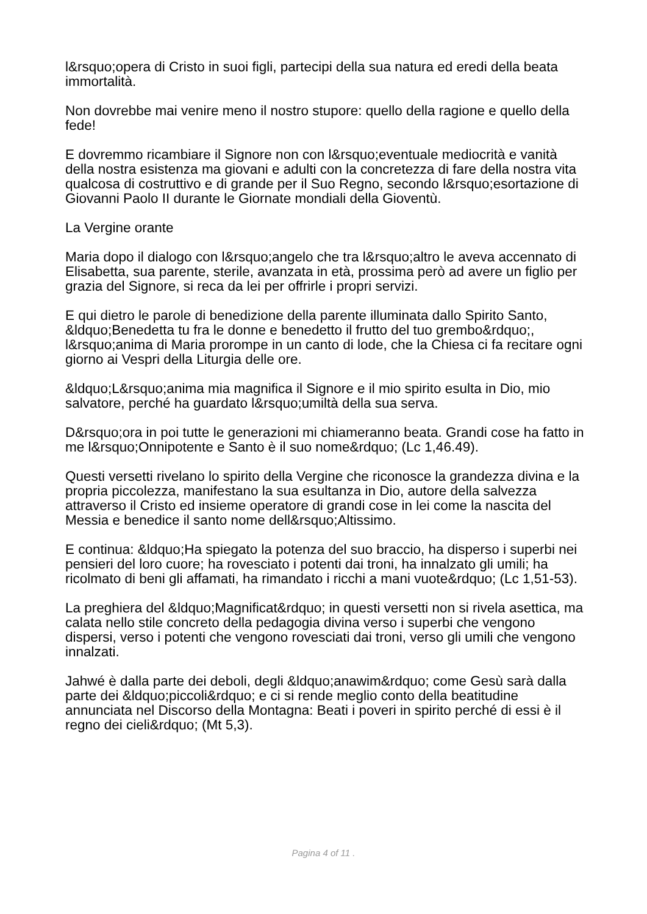l&rsquo;opera di Cristo in suoi figli, partecipi della sua natura ed eredi della beata immortalità.
Non dovrebbe mai venire meno il nostro stupore: quello della ragione e quello della fede!
E dovremmo ricambiare il Signore non con l&rsquo;eventuale mediocrità e vanità della nostra esistenza ma giovani e adulti con la concretezza di fare della nostra vita qualcosa di costruttivo e di grande per il Suo Regno, secondo l&rsquo;esortazione di Giovanni Paolo II durante le Giornate mondiali della Gioventù.
La Vergine orante
Maria dopo il dialogo con l&rsquo;angelo che tra l&rsquo;altro le aveva accennato di Elisabetta, sua parente, sterile, avanzata in età, prossima però ad avere un figlio per grazia del Signore, si reca da lei per offrirle i propri servizi.
E qui dietro le parole di benedizione della parente illuminata dallo Spirito Santo, &ldquo;Benedetta tu fra le donne e benedetto il frutto del tuo grembo&rdquo;, l&rsquo;anima di Maria prorompe in un canto di lode, che la Chiesa ci fa recitare ogni giorno ai Vespri della Liturgia delle ore.
&ldquo;L&rsquo;anima mia magnifica il Signore e il mio spirito esulta in Dio, mio salvatore, perché ha guardato l&rsquo;umiltà della sua serva.
D&rsquo;ora in poi tutte le generazioni mi chiameranno beata. Grandi cose ha fatto in me l&rsquo;Onnipotente e Santo è il suo nome&rdquo; (Lc 1,46.49).
Questi versetti rivelano lo spirito della Vergine che riconosce la grandezza divina e la propria piccolezza, manifestano la sua esultanza in Dio, autore della salvezza attraverso il Cristo ed insieme operatore di grandi cose in lei come la nascita del Messia e benedice il santo nome dell&rsquo;Altissimo.
E continua: &ldquo;Ha spiegato la potenza del suo braccio, ha disperso i superbi nei pensieri del loro cuore; ha rovesciato i potenti dai troni, ha innalzato gli umili; ha ricolmato di beni gli affamati, ha rimandato i ricchi a mani vuote&rdquo; (Lc 1,51-53).
La preghiera del &ldquo;Magnificat&rdquo; in questi versetti non si rivela asettica, ma calata nello stile concreto della pedagogia divina verso i superbi che vengono dispersi, verso i potenti che vengono rovesciati dai troni, verso gli umili che vengono innalzati.
Jahwé è dalla parte dei deboli, degli &ldquo;anawim&rdquo; come Gesù sarà dalla parte dei &ldquo;piccoli&rdquo; e ci si rende meglio conto della beatitudine annunciata nel Discorso della Montagna: Beati i poveri in spirito perché di essi è il regno dei cieli&rdquo; (Mt 5,3).
Pagina 4 of 11 .